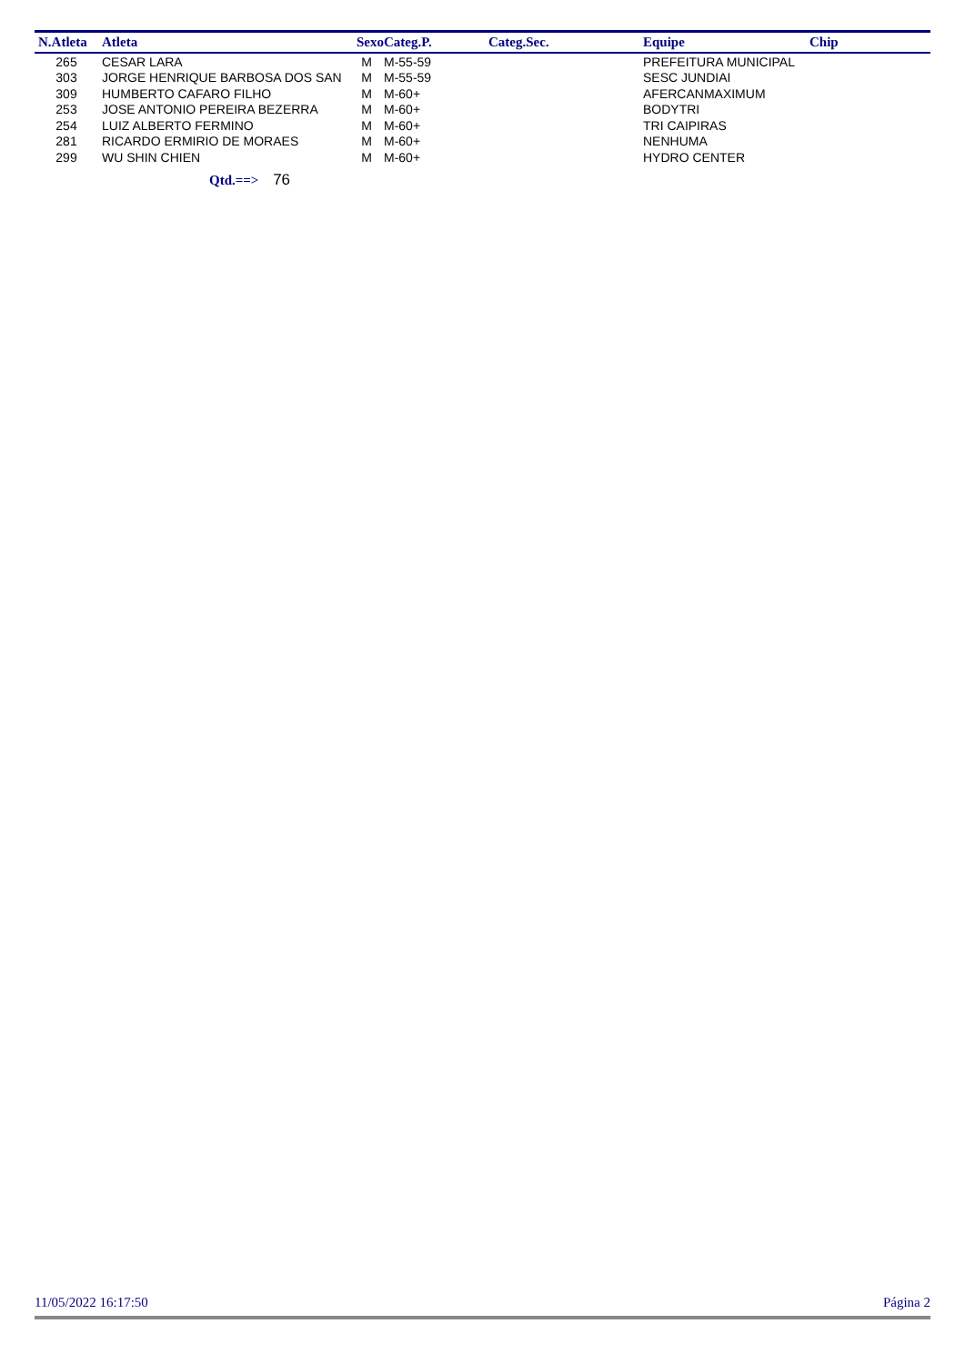| N.Atleta | Atleta | Sexo | Categ.P. | Categ.Sec. | Equipe | Chip |
| --- | --- | --- | --- | --- | --- | --- |
| 265 | CESAR LARA | M | M-55-59 | | PREFEITURA MUNICIPAL | |
| 303 | JORGE HENRIQUE BARBOSA DOS SAN | M | M-55-59 | | SESC JUNDIAI | |
| 309 | HUMBERTO CAFARO FILHO | M | M-60+ | | AFERCANMAXIMUM | |
| 253 | JOSE ANTONIO PEREIRA BEZERRA | M | M-60+ | | BODYTRI | |
| 254 | LUIZ ALBERTO FERMINO | M | M-60+ | | TRI CAIPIRAS | |
| 281 | RICARDO ERMIRIO DE MORAES | M | M-60+ | | NENHUMA | |
| 299 | WU SHIN CHIEN | M | M-60+ | | HYDRO CENTER | |
Qtd.==> 76
11/05/2022 16:17:50 Página 2